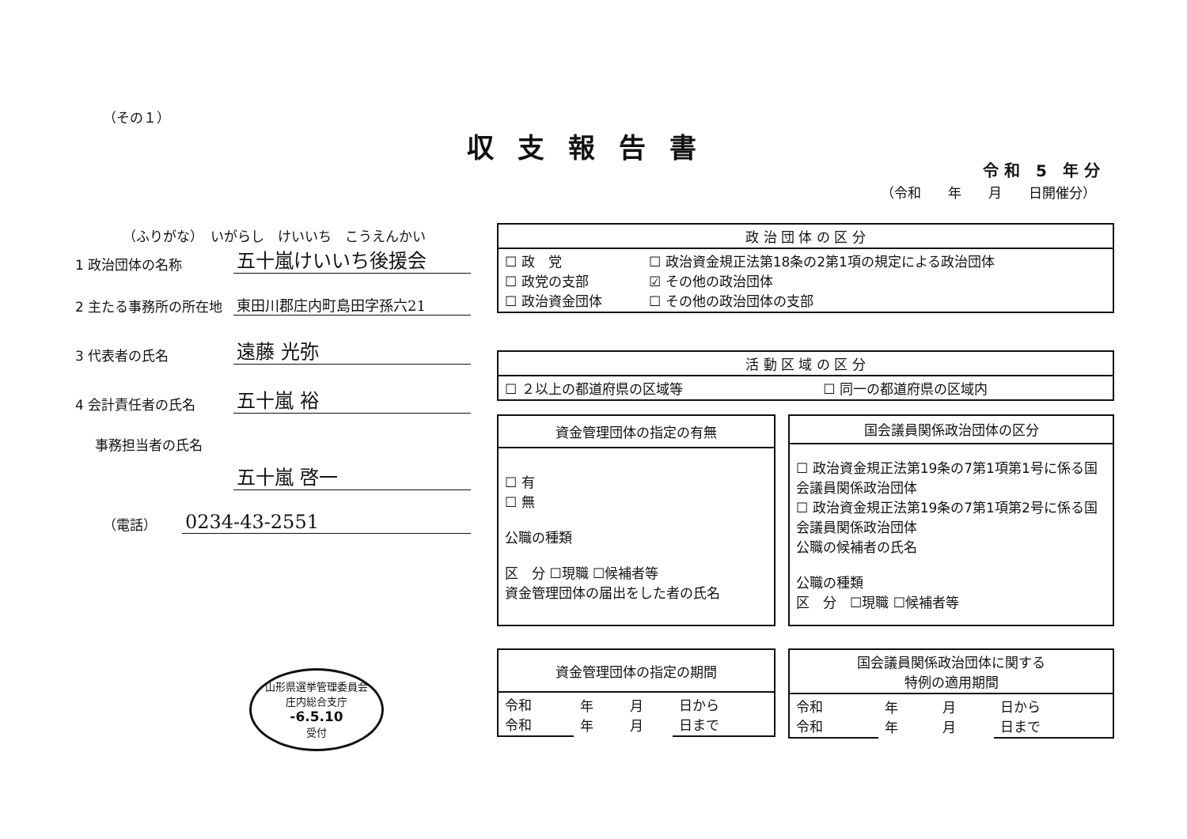（その１）
収支報告書
令 和　5　年 分
（令和　　年　　月　　日開催分）
（ふりがな）　いがらし　けいいち　こうえんかい
1 政治団体の名称
五十嵐けいいち後援会
2 主たる事務所の所在地
東田川郡庄内町島田字孫六21
3 代表者の氏名
遠藤 光弥
4 会計責任者の氏名
五十嵐 裕
事務担当者の氏名
五十嵐 啓一
（電話）
0234-43-2551
| 政 治 団 体 の 区 分 | |
| --- | --- |
| ☐ 政 党 ☐ 政党の支部 ☐ 政治資金団体 | ☐ 政治資金規正法第18条の2第1項の規定による政治団体 ☑ その他の政治団体 ☐ その他の政治団体の支部 |
| 活 動 区 域 の 区 分 | |
| --- | --- |
| ☐ ２以上の都道府県の区域等 | ☐ 同一の都道府県の区域内 |
| 資金管理団体の指定の有無 |
| --- |
| ☐ 有 ☐ 無 公職の種類 区 分 ☐現職 ☐候補者等 資金管理団体の届出をした者の氏名 |
| 国会議員関係政治団体の区分 |
| --- |
| ☐ 政治資金規正法第19条の7第1項第1号に係る国会議員関係政治団体 ☐ 政治資金規正法第19条の7第1項第2号に係る国会議員関係政治団体 公職の候補者の氏名 公職の種類 区 分 ☐現職 ☐候補者等 |
| 資金管理団体の指定の期間 | | | |
| --- | --- | --- | --- |
| 令和 令和 | 年 年 | 月 月 | 日から 日まで |
| 国会議員関係政治団体に関する 特例の適用期間 | | | |
| --- | --- | --- | --- |
| 令和 令和 | 年 年 | 月 月 | 日から 日まで |
山形県選挙管理委員会
庄内総合支庁
-6.5.10
受付